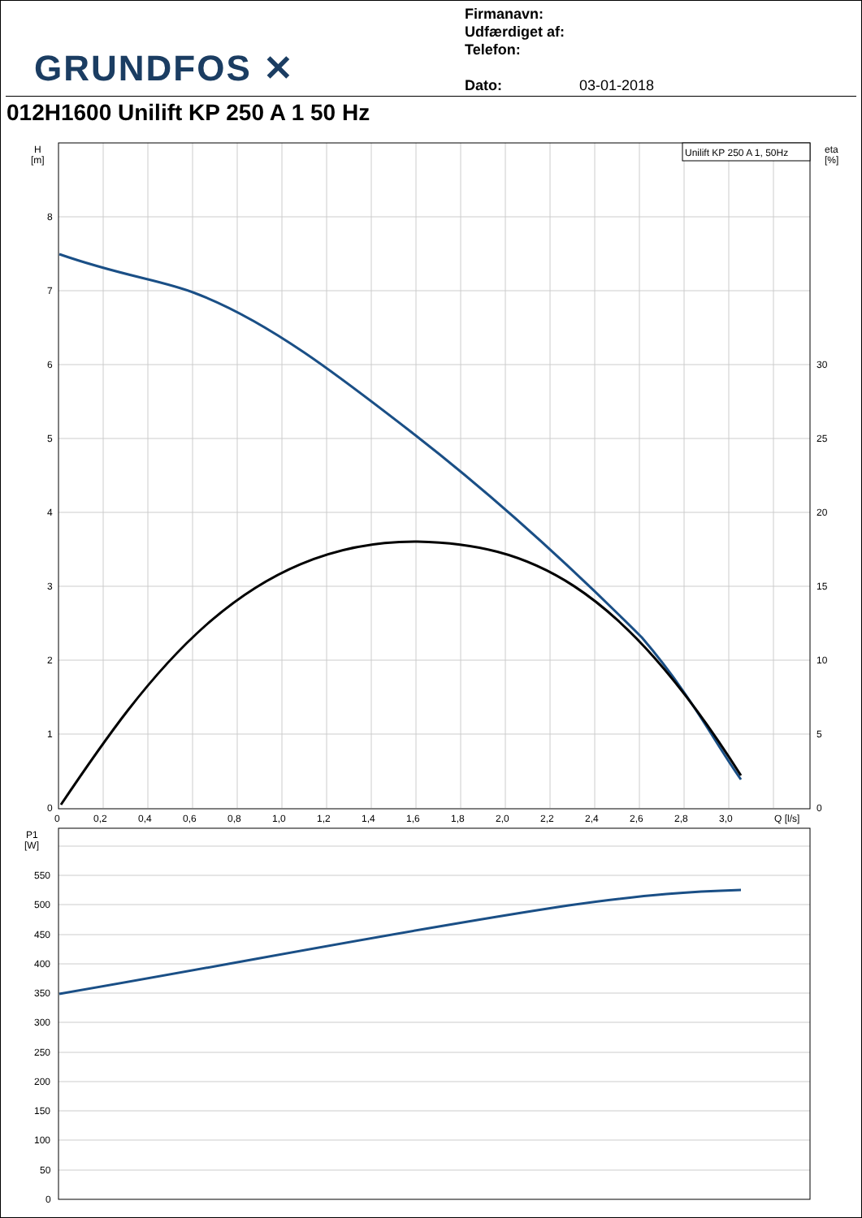GRUNDFOS ✕
Firmanavn:
Udfærdiget af:
Telefon:
Dato: 03-01-2018
012H1600 Unilift KP 250 A 1 50 Hz
Unilift KP 250 A 1, 50Hz
H
[m]
eta
[%]
8
7
6
5
4
3
2
1
0
30
25
20
15
10
5
0
0
0,2
0,4
0,6
0,8
1,0
1,2
1,4
1,6
1,8
2,0
2,2
2,4
2,6
2,8
3,0
Q [l/s]
P1
[W]
550
500
450
400
350
300
250
200
150
100
50
0